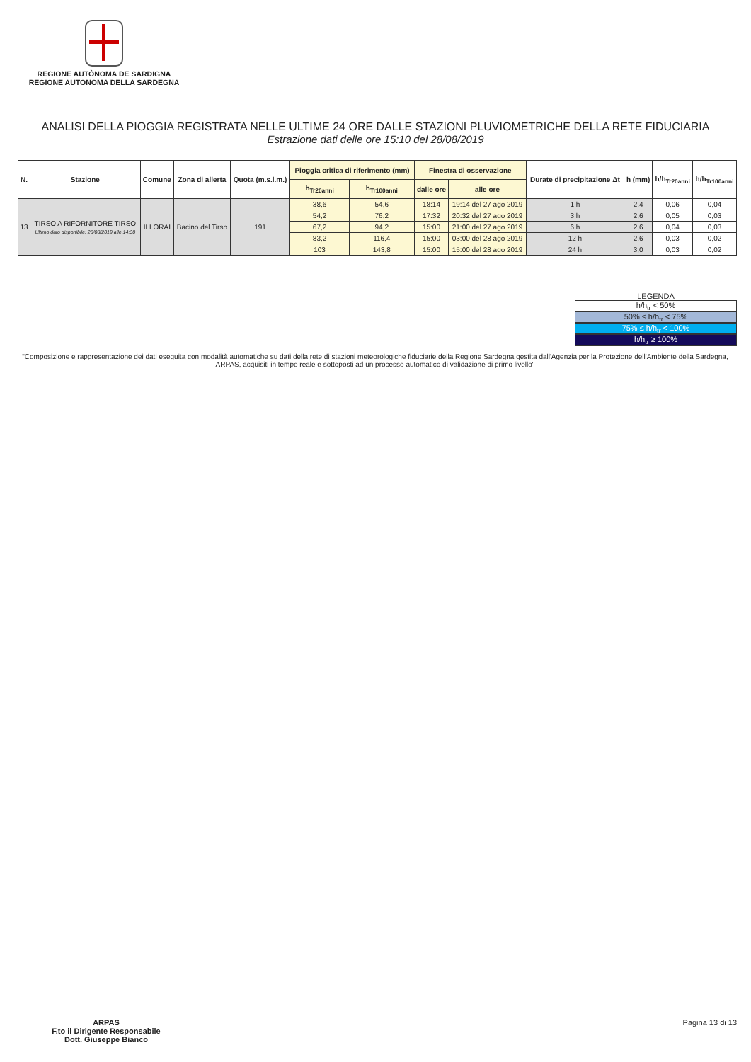REGIONE AUTÒNOMA DE SARDIGNA
REGIONE AUTONOMA DELLA SARDEGNA
ANALISI DELLA PIOGGIA REGISTRATA NELLE ULTIME 24 ORE DALLE STAZIONI PLUVIOMETRICHE DELLA RETE FIDUCIARIA
Estrazione dati delle ore 15:10 del 28/08/2019
| N. | Stazione | Comune | Zona di allerta | Quota (m.s.l.m.) | Pioggia critica di riferimento (mm) | | Finestra di osservazione | | Durate di precipitazione Δt | h (mm) | h/h<sub>Tr20anni</sub> | h/h<sub>Tr100anni</sub> |
| --- | --- | --- | --- | --- | --- | --- | --- | --- | --- | --- | --- | --- |
| | | | | | h<sub>Tr20anni</sub> | h<sub>Tr100anni</sub> | dalle ore | alle ore | | | | |
| 13 | TIRSO A RIFORNITORE TIRSO Ultimo dato disponibile: 28/08/2019 alle 14:30 | ILLORAI | Bacino del Tirso | 191 | 38,6 | 54,6 | 18:14 | 19:14 del 27 ago 2019 | 1 h | 2,4 | 0,06 | 0,04 |
| | | | | | 54,2 | 76,2 | 17:32 | 20:32 del 27 ago 2019 | 3 h | 2,6 | 0,05 | 0,03 |
| | | | | | 67,2 | 94,2 | 15:00 | 21:00 del 27 ago 2019 | 6 h | 2,6 | 0,04 | 0,03 |
| | | | | | 83,2 | 116,4 | 15:00 | 03:00 del 28 ago 2019 | 12 h | 2,6 | 0,03 | 0,02 |
| | | | | | 103 | 143,8 | 15:00 | 15:00 del 28 ago 2019 | 24 h | 3,0 | 0,03 | 0,02 |
LEGENDA
h/h<sub>tr</sub> < 50%
50% ≤ h/h<sub>tr</sub> < 75%
75% ≤ h/h<sub>tr</sub> < 100%
h/h<sub>tr</sub> ≥ 100%
"Composizione e rappresentazione dei dati eseguita con modalità automatiche su dati della rete di stazioni meteorologiche fiduciarie della Regione Sardegna gestita dall'Agenzia per la Protezione dell'Ambiente della Sardegna, ARPAS, acquisiti in tempo reale e sottoposti ad un processo automatico di validazione di primo livello"
ARPAS
F.to il Dirigente Responsabile
Dott. Giuseppe Bianco
Pagina 13 di 13